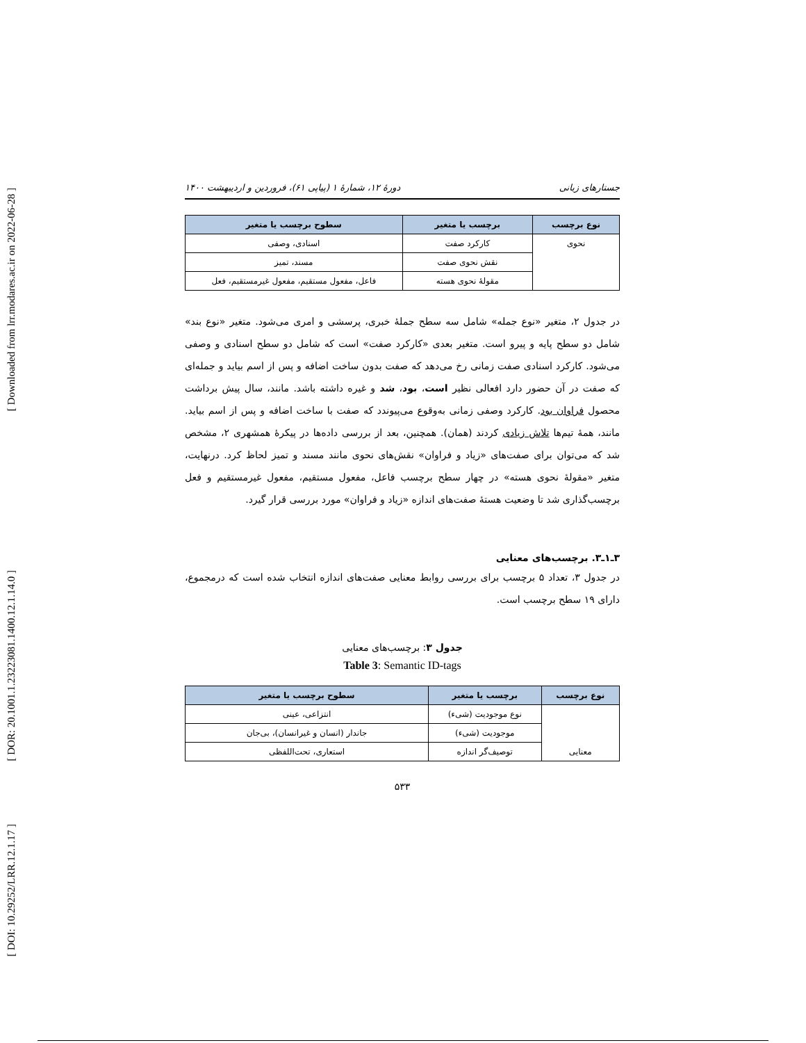[ Downloaded from lrr.modares.ac.ir on 2022-06-28 ]
[ DOR: 20.1001.1.23223081.1400.12.1.14.0 ]
[ DOI: 10.29252/LRR.12.1.17 ]
جستارهای زبانی دورهٔ ۱۲، شمارهٔ ۱ (پیاپی ۶۱)، فروردین و اردیبهشت ۱۴۰۰
| نوع برچسب | برچسب یا متغیر | سطوح برچسب یا متغیر |
| --- | --- | --- |
| نحوی | کارکرد صفت | اسنادی، وصفی |
| | نقش نحوی صفت | مسند، تمیز |
| | مقولهٔ نحوی هسته | فاعل، مفعول مستقیم، مفعول غیرمستقیم، فعل |
در جدول ۲، متغیر «نوع جمله» شامل سه سطح جملهٔ خبری، پرسشی و امری می‌شود. متغیر «نوع بند» شامل دو سطح پایه و پیرو است. متغیر بعدی «کارکرد صفت» است که شامل دو سطح اسنادی و وصفی می‌شود. کارکرد اسنادی صفت زمانی رخ می‌دهد که صفت بدون ساخت اضافه و پس از اسم بیاید و جمله‌ای که صفت در آن حضور دارد افعالی نظیر است، بود، شد و غیره داشته باشد. مانند، سال پیش برداشت محصول فراوان بود. کارکرد وصفی زمانی به‌وقوع می‌پیوندد که صفت با ساخت اضافه و پس از اسم بیاید. مانند، همهٔ تیم‌ها تلاش زیادی کردند (همان). همچنین، بعد از بررسی داده‌ها در پیکرهٔ همشهری ۲، مشخص شد که می‌توان برای صفت‌های «زیاد و فراوان» نقش‌های نحوی مانند مسند و تمیز لحاظ کرد. درنهایت، متغیر «مقولهٔ نحوی هسته» در چهار سطح برچسب فاعل، مفعول مستقیم، مفعول غیرمستقیم و فعل برچسب‌گذاری شد تا وضعیت هستهٔ صفت‌های اندازه «زیاد و فراوان» مورد بررسی قرار گیرد.
۳ـ۱ـ۳. برچسب‌های معنایی
در جدول ۳، تعداد ۵ برچسب برای بررسی روابط معنایی صفت‌های اندازه انتخاب شده است که درمجموع، دارای ۱۹ سطح برچسب است.
جدول ۳: برچسب‌های معنایی
Table 3: Semantic ID-tags
| نوع برچسب | برچسب یا متغیر | سطوح برچسب یا متغیر |
| --- | --- | --- |
| معنایی | نوع موجودیت (شیء) | انتزاعی، عینی |
| | موجودیت (شیء) | جاندار (انسان و غیرانسان)، بی‌جان |
| | توصیف‌گر اندازه | استعاری، تحت‌اللفظی |
۵۳۳